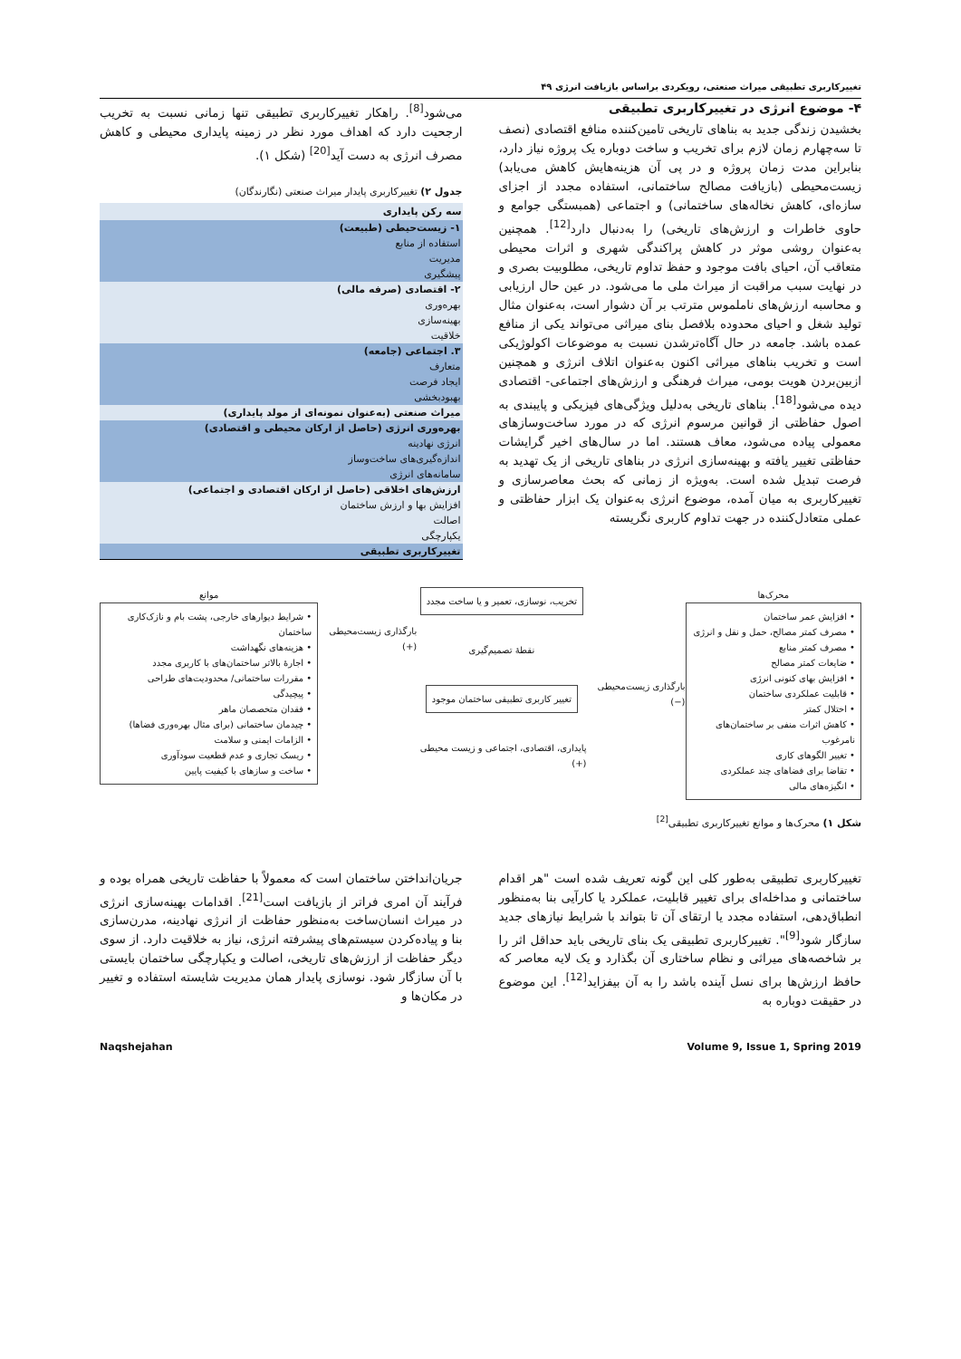تغییرکاربری تطبیقی میراث صنعتی، رویکردی براساس بازیافت انرژی ۴۹
۴- موضوع انرژی در تغییرکاربری تطبیقی
بخشیدن زندگی جدید به بناهای تاریخی تامین‌کننده منافع اقتصادی (نصف تا سه‌چهارم زمان لازم برای تخریب و ساخت دوباره یک پروژه نیاز دارد، بنابراین مدت زمان پروژه و در پی آن هزینه‌هایش کاهش می‌یابد) زیست‌محیطی (بازیافت مصالح ساختمانی، استفاده مجدد از اجزای سازه‌ای، کاهش نخاله‌های ساختمانی) و اجتماعی (همبستگی جوامع و حاوی خاطرات و ارزش‌های تاریخی) را به‌دنبال دارد<sup>[12]</sup>. همچنین به‌عنوان روشی موثر در کاهش پراکندگی شهری و اثرات محیطی متعاقب آن، احیای بافت موجود و حفظ تداوم تاریخی، مطلوبیت بصری و در نهایت سبب مراقبت از میراث ملی ما می‌شود. در عین حال ارزیابی و محاسبه ارزش‌های ناملموس مترتب بر آن دشوار است، به‌عنوان مثال تولید شغل و احیای محدوده بلافصل بنای میراثی می‌تواند یکی از منافع عمده باشد. جامعه در حال آگاه‌ترشدن نسبت به موضوعات اکولوژیکی است و تخریب بناهای میراثی اکنون به‌عنوان اتلاف انرژی و همچنین ازبین‌بردن هویت بومی، میراث فرهنگی و ارزش‌های اجتماعی- اقتصادی دیده می‌شود<sup>[18]</sup>. بناهای تاریخی به‌دلیل ویژگی‌های فیزیکی و پایبندی به اصول حفاظتی از قوانین مرسوم انرژی که در مورد ساخت‌وسازهای معمولی پیاده می‌شود، معاف هستند. اما در سال‌های اخیر گرایشات حفاظتی تغییر یافته و بهینه‌سازی انرژی در بناهای تاریخی از یک تهدید به فرصت تبدیل شده است. به‌ویژه از زمانی که بحث معاصرسازی و تغییرکاربری به میان آمده، موضوع انرژی به‌عنوان یک ابزار حفاظتی و عملی متعادل‌کننده در جهت تداوم کاربری نگریسته
می‌شود<sup>[8]</sup>. راهکار تغییرکاربری تطبیقی تنها زمانی نسبت به تخریب ارجحیت دارد که اهداف مورد نظر در زمینه پایداری محیطی و کاهش مصرف انرژی به دست آید<sup>[20]</sup> (شکل ۱).
جدول ۲) تغییرکاربری پایدار میراث صنعتی (نگارندگان)
| سه رکن پایداری |
| --- |
| ۱- زیست‌حیطی (طبیعت) |
| استفاده از منابع |
| مدیریت |
| پیشگیری |
| ۲- اقتصادی (صرفه مالی) |
| بهره‌وری |
| بهینه‌سازی |
| خلاقیت |
| ۳. اجتماعی (جامعه) |
| متعارف |
| ایجاد فرصت |
| بهبودبخشی |
| میراث صنعتی (به‌عنوان نمونه‌ای از مولد پایداری) |
| بهره‌وری انرژی (حاصل از ارکان محیطی و اقتصادی) |
| انرژی نهادینه |
| اندازه‌گیری‌های ساخت‌وساز |
| سامانه‌های انرژی |
| ارزش‌های اخلاقی (حاصل از ارکان اقتصادی و اجتماعی) |
| افزایش بها و ارزش ساختمان |
| اصالت |
| یکپارچگی |
| تغییرکاربری تطبیقی |
محرک‌ها
• افزایش عمر ساختمان
• مصرف کمتر مصالح، حمل و نقل و انرژی
• مصرف کمتر منابع
• ضایعات کمتر مصالح
• افزایش بهای کنونی انرژی
• قابلیت عملکردی ساختمان
• اختلال کمتر
• کاهش اثرات منفی بر ساختمان‌های نامرغوب
• تغییر الگوهای کاری
• تقاضا برای فضاهای چند عملکردی
• انگیزه‌های مالی
بارگذاری زیست‌محیطی (−)
تخریب، نوسازی، تعمیر و یا ساخت مجدد
نقطهٔ تصمیم‌گیری
تغییر کاربری تطبیقی ساختمان موجود
پایداری، اقتصادی، اجتماعی و زیست محیطی (+)
بارگذاری زیست‌محیطی (+)
موانع
• شرایط دیوارهای خارجی، پشت بام و نازک‌کاری ساختمان
• هزینه‌های نگهداشت
• اجارهٔ بالاتر ساختمان‌های با کاربری مجدد
• مقررات ساختمانی/ محدودیت‌های طراحی
• پیچیدگی
• فقدان متخصصان ماهر
• چیدمان ساختمانی (برای مثال بهره‌وری فضاها)
• الزامات ایمنی و سلامت
• ریسک تجاری و عدم قطعیت سودآوری
• ساخت و سازهای با کیفیت پایین
شکل ۱) محرک‌ها و موانع تغییرکاربری تطبیقی<sup>[2]</sup>
تغییرکاربری تطبیقی به‌طور کلی این گونه تعریف شده است "هر اقدام ساختمانی و مداخله‌ای برای تغییر قابلیت، عملکرد یا کارآیی بنا به‌منظور انطباق‌دهی، استفاده مجدد یا ارتقای آن تا بتواند با شرایط نیازهای جدید سازگار شود<sup>[9]</sup>". تغییرکاربری تطبیقی یک بنای تاریخی باید حداقل اثر را بر شاخصه‌های میراثی و نظام ساختاری آن بگذارد و یک لایه معاصر که حافظ ارزش‌ها برای نسل آینده باشد را به آن بیفزاید<sup>[12]</sup>. این موضوع در حقیقت دوباره به
جریان‌انداختن ساختمان است که معمولاً با حفاظت تاریخی همراه بوده و فرآیند آن امری فراتر از بازیافت است<sup>[21]</sup>. اقدامات بهینه‌سازی انرژی در میراث انسان‌ساخت به‌منظور حفاظت از انرژی نهادینه، مدرن‌سازی بنا و پیاده‌کردن سیستم‌های پیشرفته انرژی، نیاز به خلاقیت دارد. از سوی دیگر حفاظت از ارزش‌های تاریخی، اصالت و یکپارچگی ساختمان بایستی با آن سازگار شود. نوسازی پایدار همان مدیریت شایسته استفاده و تغییر در مکان‌ها و
Naqshejahan Volume 9, Issue 1, Spring 2019